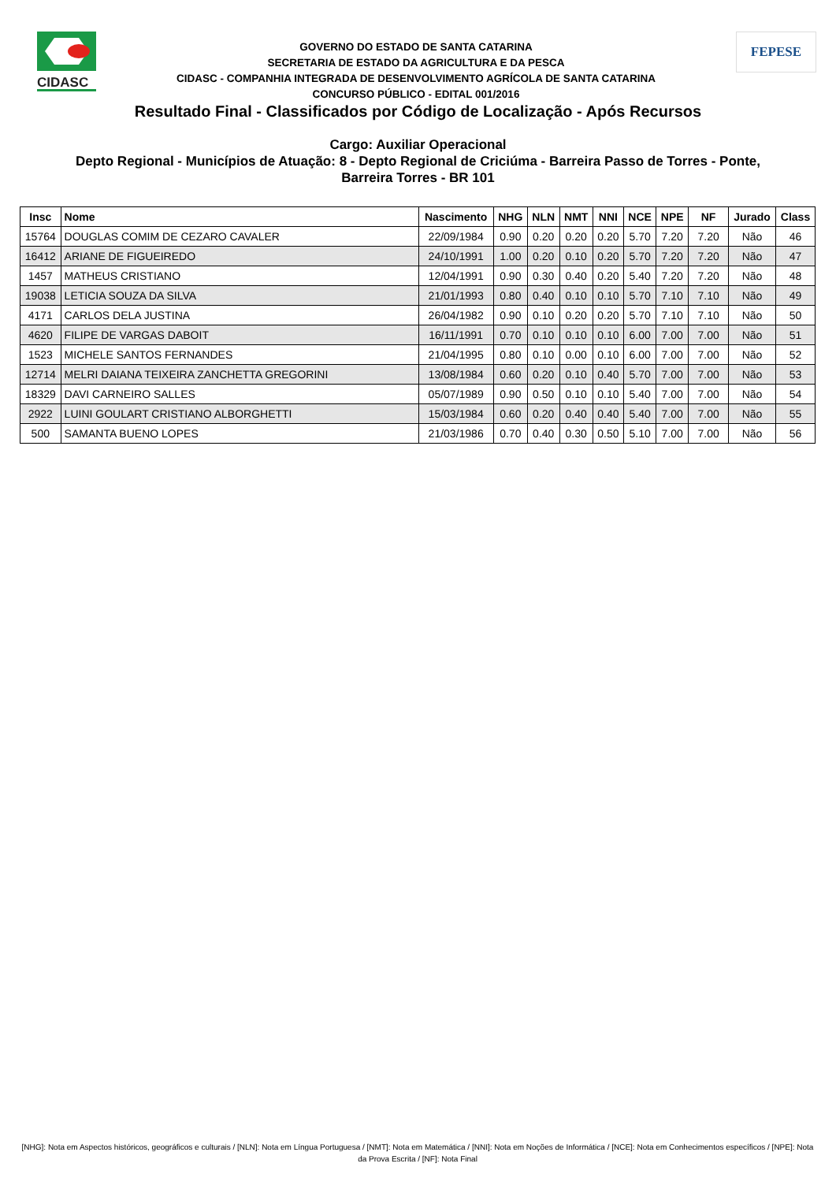CIDASC
GOVERNO DO ESTADO DE SANTA CATARINA
SECRETARIA DE ESTADO DA AGRICULTURA E DA PESCA
CIDASC - COMPANHIA INTEGRADA DE DESENVOLVIMENTO AGRÍCOLA DE SANTA CATARINA
CONCURSO PÚBLICO - EDITAL 001/2016
FEPESE
Resultado Final - Classificados por Código de Localização - Após Recursos
Cargo: Auxiliar Operacional
Depto Regional - Municípios de Atuação: 8 - Depto Regional de Criciúma - Barreira Passo de Torres - Ponte,
Barreira Torres - BR 101
| Insc | Nome | Nascimento | NHG | NLN | NMT | NNI | NCE | NPE | NF | Jurado | Class |
| --- | --- | --- | --- | --- | --- | --- | --- | --- | --- | --- | --- |
| 15764 | DOUGLAS COMIM DE CEZARO CAVALER | 22/09/1984 | 0.90 | 0.20 | 0.20 | 0.20 | 5.70 | 7.20 | 7.20 | Não | 46 |
| 16412 | ARIANE DE FIGUEIREDO | 24/10/1991 | 1.00 | 0.20 | 0.10 | 0.20 | 5.70 | 7.20 | 7.20 | Não | 47 |
| 1457 | MATHEUS CRISTIANO | 12/04/1991 | 0.90 | 0.30 | 0.40 | 0.20 | 5.40 | 7.20 | 7.20 | Não | 48 |
| 19038 | LETICIA SOUZA DA SILVA | 21/01/1993 | 0.80 | 0.40 | 0.10 | 0.10 | 5.70 | 7.10 | 7.10 | Não | 49 |
| 4171 | CARLOS DELA JUSTINA | 26/04/1982 | 0.90 | 0.10 | 0.20 | 0.20 | 5.70 | 7.10 | 7.10 | Não | 50 |
| 4620 | FILIPE DE VARGAS DABOIT | 16/11/1991 | 0.70 | 0.10 | 0.10 | 0.10 | 6.00 | 7.00 | 7.00 | Não | 51 |
| 1523 | MICHELE SANTOS FERNANDES | 21/04/1995 | 0.80 | 0.10 | 0.00 | 0.10 | 6.00 | 7.00 | 7.00 | Não | 52 |
| 12714 | MELRI DAIANA TEIXEIRA ZANCHETTA GREGORINI | 13/08/1984 | 0.60 | 0.20 | 0.10 | 0.40 | 5.70 | 7.00 | 7.00 | Não | 53 |
| 18329 | DAVI CARNEIRO SALLES | 05/07/1989 | 0.90 | 0.50 | 0.10 | 0.10 | 5.40 | 7.00 | 7.00 | Não | 54 |
| 2922 | LUINI GOULART CRISTIANO ALBORGHETTI | 15/03/1984 | 0.60 | 0.20 | 0.40 | 0.40 | 5.40 | 7.00 | 7.00 | Não | 55 |
| 500 | SAMANTA BUENO LOPES | 21/03/1986 | 0.70 | 0.40 | 0.30 | 0.50 | 5.10 | 7.00 | 7.00 | Não | 56 |
[NHG]: Nota em Aspectos históricos, geográficos e culturais / [NLN]: Nota em Língua Portuguesa / [NMT]: Nota em Matemática / [NNI]: Nota em Noções de Informática / [NCE]: Nota em Conhecimentos específicos / [NPE]: Nota da Prova Escrita / [NF]: Nota Final